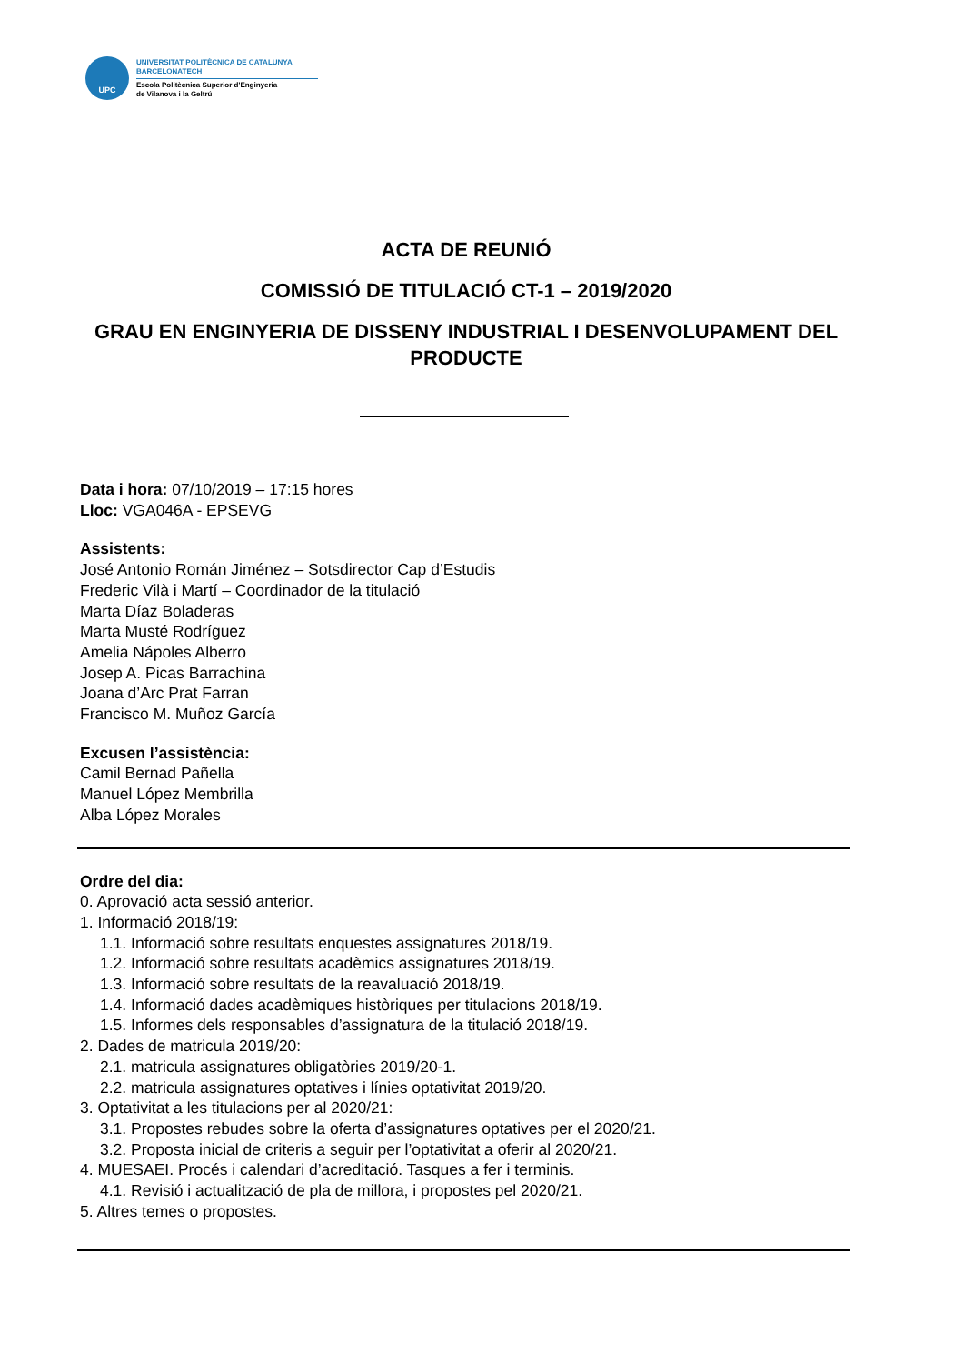UPC
UNIVERSITAT POLITÈCNICA DE CATALUNYA
BARCELONATECH
Escola Politècnica Superior d'Enginyeria
de Vilanova i la Geltrú
ACTA DE REUNIÓ
COMISSIÓ DE TITULACIÓ CT-1 – 2019/2020
GRAU EN ENGINYERIA DE DISSENY INDUSTRIAL I DESENVOLUPAMENT DEL PRODUCTE
Data i hora: 07/10/2019 – 17:15 hores
Lloc: VGA046A - EPSEVG
Assistents:
José Antonio Román Jiménez – Sotsdirector Cap d’Estudis
Frederic Vilà i Martí – Coordinador de la titulació
Marta Díaz Boladeras
Marta Musté Rodríguez
Amelia Nápoles Alberro
Josep A. Picas Barrachina
Joana d’Arc Prat Farran
Francisco M. Muñoz García
Excusen l’assistència:
Camil Bernad Pañella
Manuel López Membrilla
Alba López Morales
Ordre del dia:
0. Aprovació acta sessió anterior.
1. Informació 2018/19:
1.1. Informació sobre resultats enquestes assignatures 2018/19.
1.2. Informació sobre resultats acadèmics assignatures 2018/19.
1.3. Informació sobre resultats de la reavaluació 2018/19.
1.4. Informació dades acadèmiques històriques per titulacions 2018/19.
1.5. Informes dels responsables d’assignatura de la titulació 2018/19.
2. Dades de matricula 2019/20:
2.1. matricula assignatures obligatòries 2019/20-1.
2.2. matricula assignatures optatives i línies optativitat 2019/20.
3. Optativitat a les titulacions per al 2020/21:
3.1. Propostes rebudes sobre la oferta d’assignatures optatives per el 2020/21.
3.2. Proposta inicial de criteris a seguir per l’optativitat a oferir al 2020/21.
4. MUESAEI. Procés i calendari d’acreditació. Tasques a fer i terminis.
4.1. Revisió i actualització de pla de millora, i propostes pel 2020/21.
5. Altres temes o propostes.